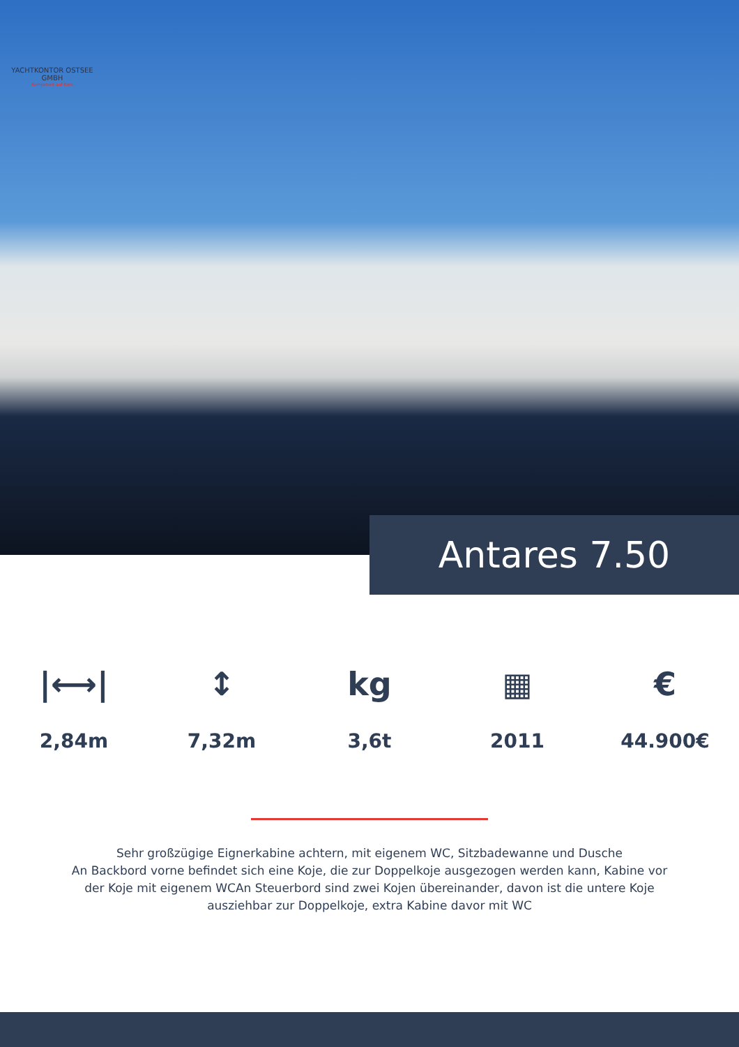YACHTKONTOR OSTSEE GMBH
Kompetent auf Kurs
Antares 7.50
|⟷|
2,84m
↕
7,32m
kg
3,6t
▦
2011
€
44.900€
Sehr großzügige Eignerkabine achtern, mit eigenem WC, Sitzbadewanne und Dusche
An Backbord vorne befindet sich eine Koje, die zur Doppelkoje ausgezogen werden kann, Kabine vor der Koje mit eigenem WCAn Steuerbord sind zwei Kojen übereinander, davon ist die untere Koje ausziehbar zur Doppelkoje, extra Kabine davor mit WC